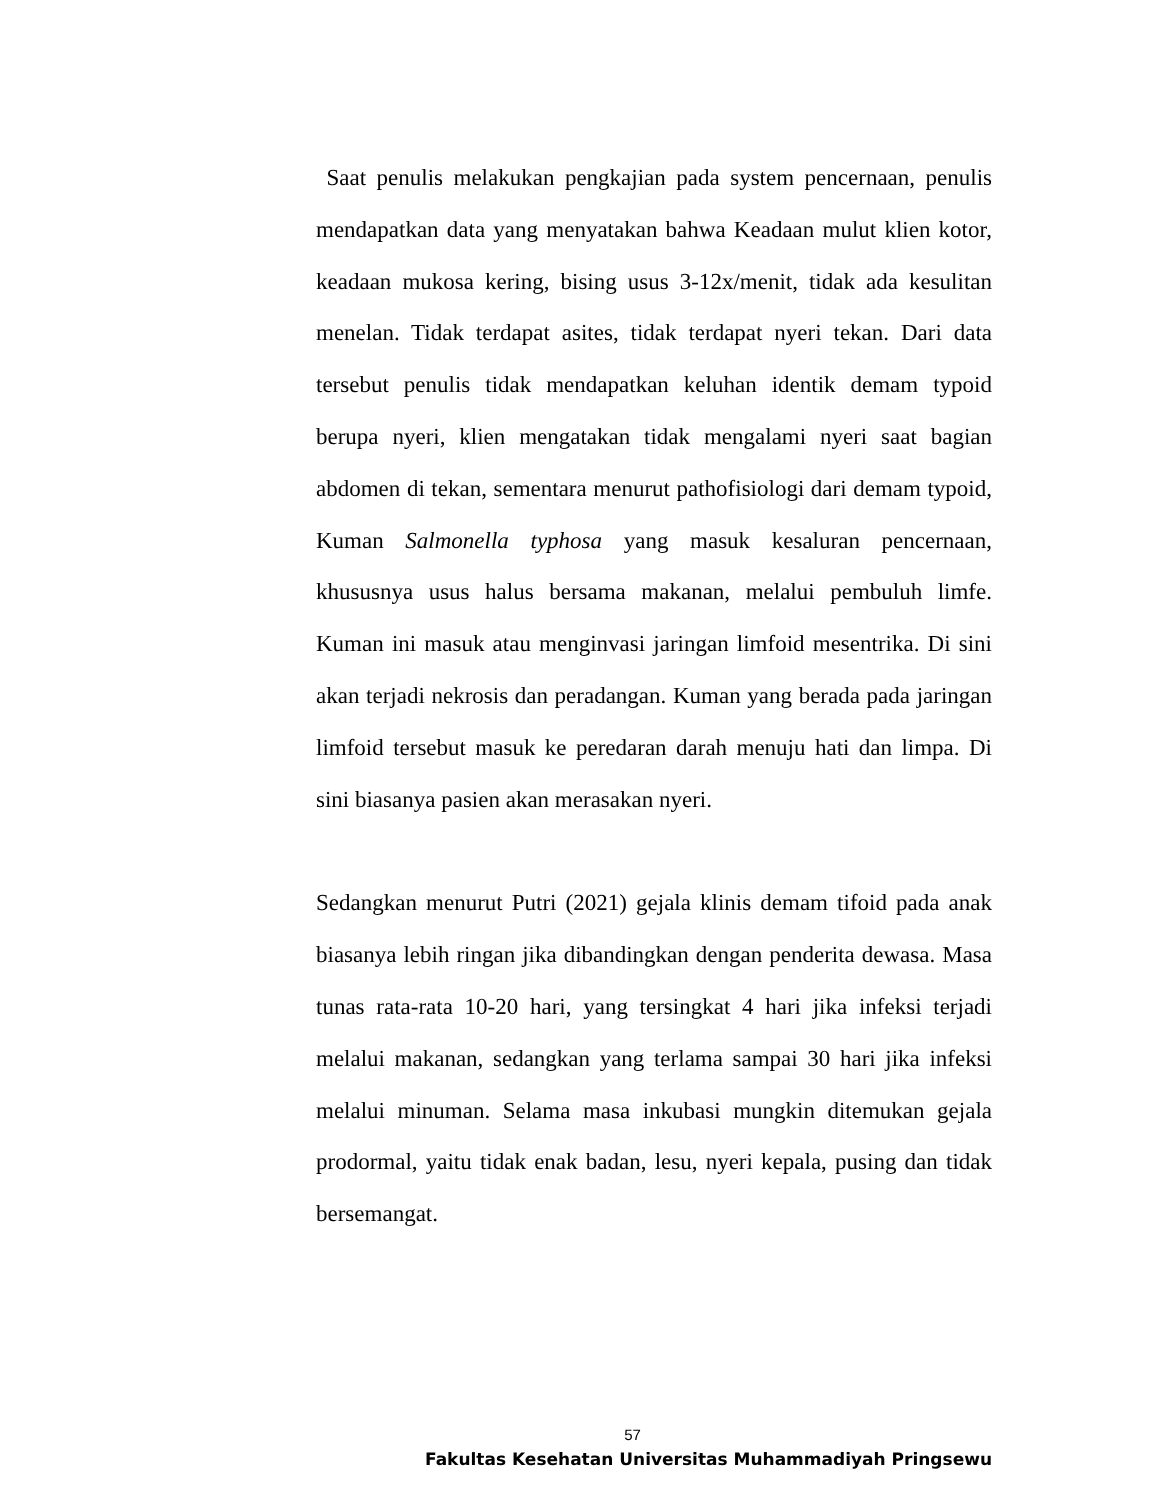Saat penulis melakukan pengkajian pada system pencernaan, penulis mendapatkan data yang menyatakan bahwa Keadaan mulut klien kotor, keadaan mukosa kering, bising usus 3-12x/menit, tidak ada kesulitan menelan. Tidak terdapat asites, tidak terdapat nyeri tekan. Dari data tersebut penulis tidak mendapatkan keluhan identik demam typoid berupa nyeri, klien mengatakan tidak mengalami nyeri saat bagian abdomen di tekan, sementara menurut pathofisiologi dari demam typoid, Kuman Salmonella typhosa yang masuk kesaluran pencernaan, khususnya usus halus bersama makanan, melalui pembuluh limfe. Kuman ini masuk atau menginvasi jaringan limfoid mesentrika. Di sini akan terjadi nekrosis dan peradangan. Kuman yang berada pada jaringan limfoid tersebut masuk ke peredaran darah menuju hati dan limpa. Di sini biasanya pasien akan merasakan nyeri.
Sedangkan menurut Putri (2021) gejala klinis demam tifoid pada anak biasanya lebih ringan jika dibandingkan dengan penderita dewasa. Masa tunas rata-rata 10-20 hari, yang tersingkat 4 hari jika infeksi terjadi melalui makanan, sedangkan yang terlama sampai 30 hari jika infeksi melalui minuman. Selama masa inkubasi mungkin ditemukan gejala prodormal, yaitu tidak enak badan, lesu, nyeri kepala, pusing dan tidak bersemangat.
57
Fakultas Kesehatan Universitas Muhammadiyah Pringsewu